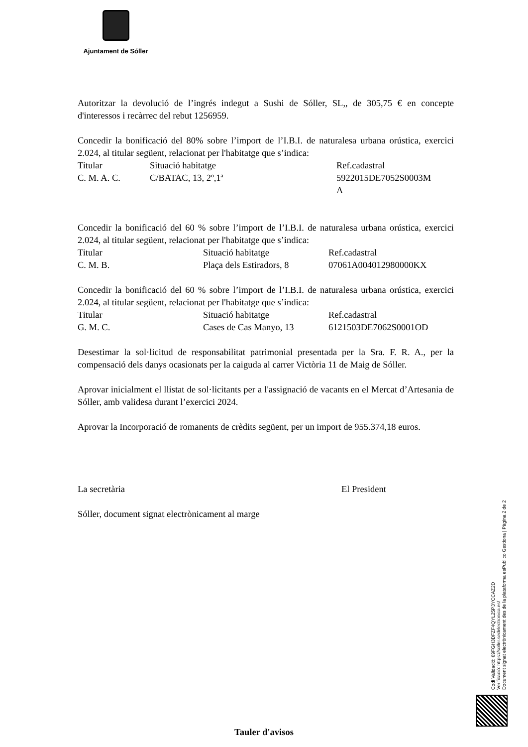Ajuntament de Sóller
Autoritzar la devolució de l’ingrés indegut a Sushi de Sóller, SL,, de 305,75 € en concepte d'interessos i recàrrec del rebut 1256959.
Concedir la bonificació del 80% sobre l’import de l’I.B.I. de naturalesa urbana orústica, exercici 2.024, al titular següent, relacionat per l'habitatge que s’indica:
| Titular | Situació habitatge | Ref.cadastral |
| C. M. A. C. | C/BATAC, 13, 2º,1ª | 5922015DE7052S0003M A |
Concedir la bonificació del 60 % sobre l’import de l’I.B.I. de naturalesa urbana orústica, exercici 2.024, al titular següent, relacionat per l'habitatge que s’indica:
| Titular | Situació habitatge | Ref.cadastral |
| C. M. B. | Plaça dels Estiradors, 8 | 07061A004012980000KX |
Concedir la bonificació del 60 % sobre l’import de l’I.B.I. de naturalesa urbana orústica, exercici 2.024, al titular següent, relacionat per l'habitatge que s’indica:
| Titular | Situació habitatge | Ref.cadastral |
| G. M. C. | Cases de Cas Manyo, 13 | 6121503DE7062S0001OD |
Desestimar la sol·licitud de responsabilitat patrimonial presentada per la Sra. F. R. A., per la compensació dels danys ocasionats per la caiguda al carrer Victòria 11 de Maig de Sóller.
Aprovar inicialment el llistat de sol·licitants per a l'assignació de vacants en el Mercat d’Artesania de Sóller, amb validesa durant l’exercici 2024.
Aprovar la Incorporació de romanents de crèdits següent, per un import de 955.374,18 euros.
| La secretària | El President |
Sóller, document signat electrònicament al marge
Codi Validació: 69FGH3DFZF4QYL25P3YCCAZ2D
Verificació: https://soller.sedelectronica.es/
Document signat electrònicament des de la plataforma esPublico Gestiona | Pàgina 2 de 2
Tauler d'avisos